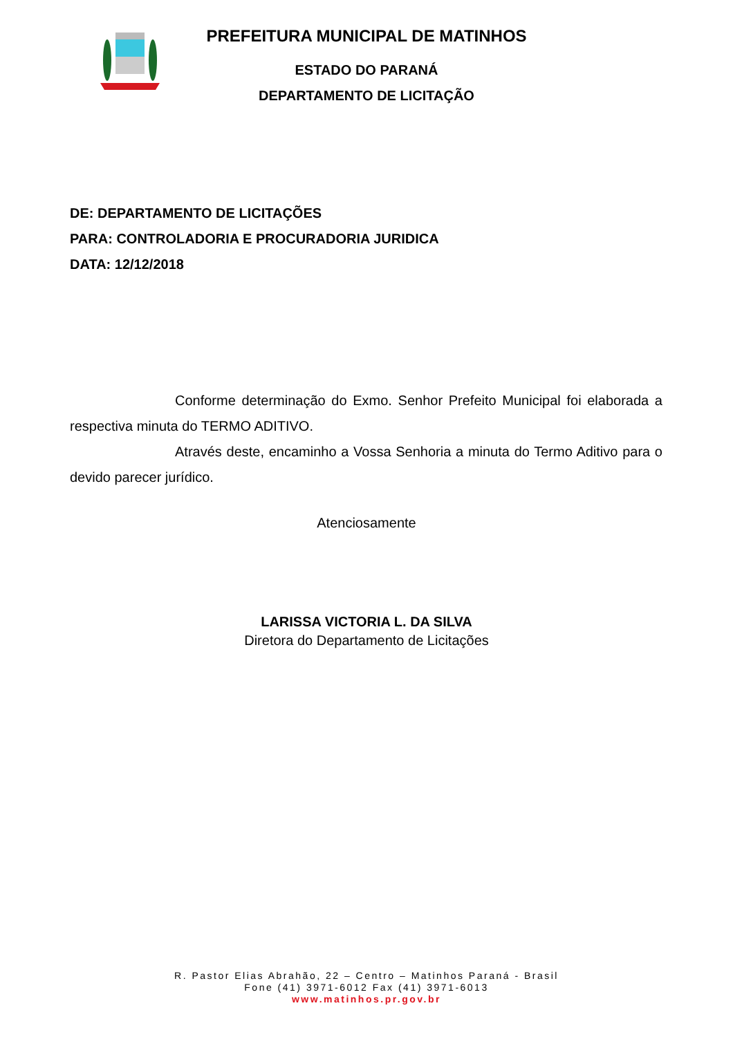PREFEITURA MUNICIPAL DE MATINHOS
ESTADO DO PARANÁ
DEPARTAMENTO DE LICITAÇÃO
DE: DEPARTAMENTO DE LICITAÇÕES
PARA: CONTROLADORIA E PROCURADORIA JURIDICA
DATA: 12/12/2018
Conforme determinação do Exmo. Senhor Prefeito Municipal foi elaborada a respectiva minuta do TERMO ADITIVO.
Através deste, encaminho a Vossa Senhoria a minuta do Termo Aditivo para o devido parecer jurídico.
Atenciosamente
LARISSA VICTORIA L. DA SILVA
Diretora do Departamento de Licitações
R. Pastor Elias Abrahão, 22 – Centro – Matinhos Paraná - Brasil
Fone (41) 3971-6012 Fax (41) 3971-6013
www.matinhos.pr.gov.br